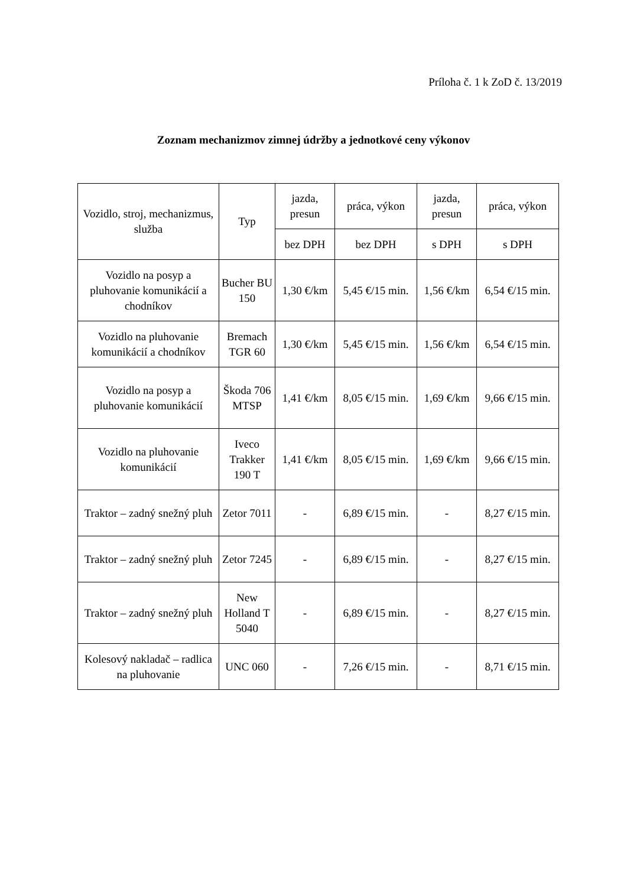Príloha č. 1 k ZoD č. 13/2019
Zoznam mechanizmov zimnej údržby a jednotkové ceny výkonov
| Vozidlo, stroj, mechanizmus, služba | Typ | jazda, presun | práca, výkon | jazda, presun | práca, výkon |
| --- | --- | --- | --- | --- | --- |
| | | bez DPH | bez DPH | s DPH | s DPH |
| Vozidlo na posyp a pluhovanie komunikácií a chodníkov | Bucher BU 150 | 1,30 €/km | 5,45 €/15 min. | 1,56 €/km | 6,54 €/15 min. |
| Vozidlo na pluhovanie komunikácií a chodníkov | Bremach TGR 60 | 1,30 €/km | 5,45 €/15 min. | 1,56 €/km | 6,54 €/15 min. |
| Vozidlo na posyp a pluhovanie komunikácií | Škoda 706 MTSP | 1,41 €/km | 8,05 €/15 min. | 1,69 €/km | 9,66 €/15 min. |
| Vozidlo na pluhovanie komunikácií | Iveco Trakker 190 T | 1,41 €/km | 8,05 €/15 min. | 1,69 €/km | 9,66 €/15 min. |
| Traktor – zadný snežný pluh | Zetor 7011 | - | 6,89 €/15 min. | - | 8,27 €/15 min. |
| Traktor – zadný snežný pluh | Zetor 7245 | - | 6,89 €/15 min. | - | 8,27 €/15 min. |
| Traktor – zadný snežný pluh | New Holland T 5040 | - | 6,89 €/15 min. | - | 8,27 €/15 min. |
| Kolesový nakladač – radlica na pluhovanie | UNC 060 | - | 7,26 €/15 min. | - | 8,71 €/15 min. |